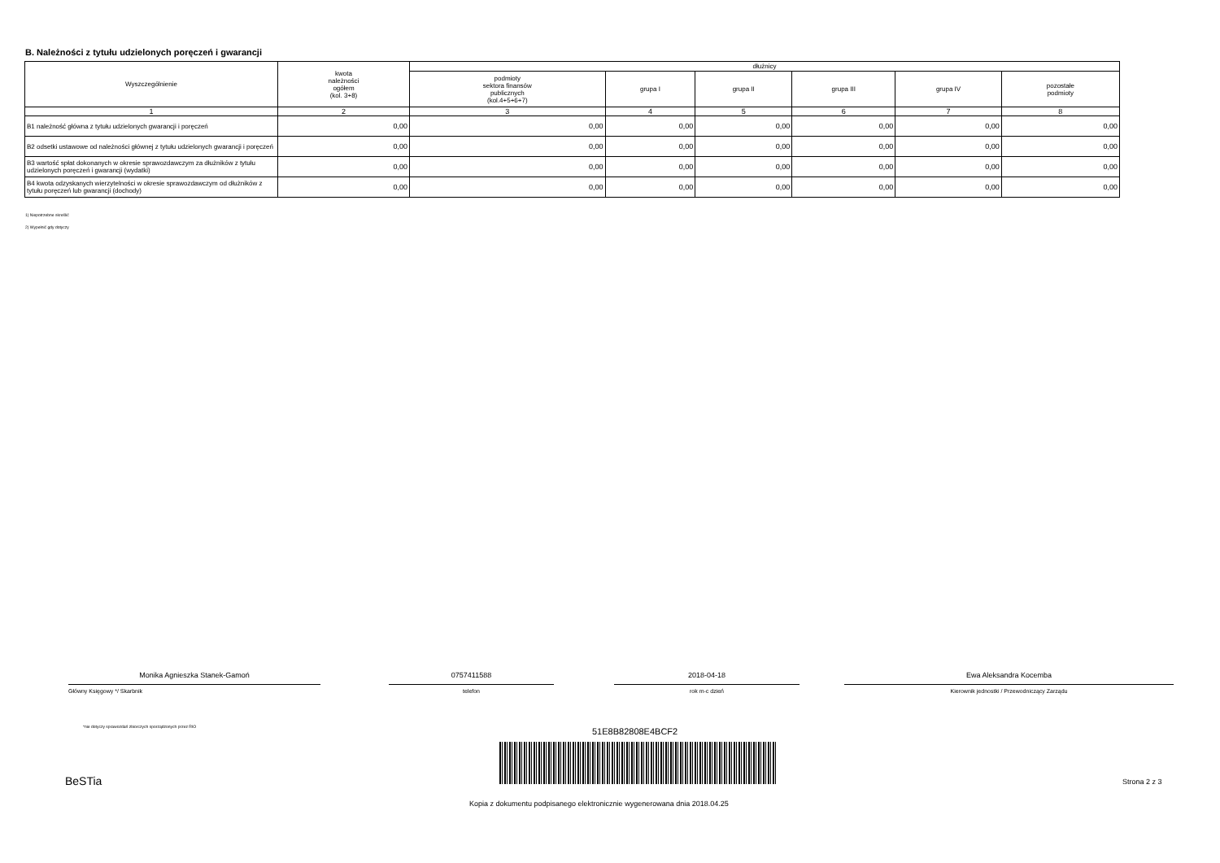B. Należności z tytułu udzielonych poręczeń i gwarancji
| Wyszczególnienie | kwota należności ogółem (kol. 3+8) | dłużnicy | | | | | |
| --- | --- | --- | --- | --- | --- | --- | --- |
| | | podmioty sektora finansów publicznych (kol.4+5+6+7) | grupa I | grupa II | grupa III | grupa IV | pozostałe podmioty |
| 1 | 2 | 3 | 4 | 5 | 6 | 7 | 8 |
| B1 należność główna z tytułu udzielonych gwarancji i poręczeń | 0,00 | 0,00 | 0,00 | 0,00 | 0,00 | 0,00 | 0,00 |
| B2 odsetki ustawowe od należności głównej z tytułu udzielonych gwarancji i poręczeń | 0,00 | 0,00 | 0,00 | 0,00 | 0,00 | 0,00 | 0,00 |
| B3 wartość spłat dokonanych w okresie sprawozdawczym za dłużników z tytułu udzielonych poręczeń i gwarancji (wydatki) | 0,00 | 0,00 | 0,00 | 0,00 | 0,00 | 0,00 | 0,00 |
| B4 kwota odzyskanych wierzytelności w okresie sprawozdawczym od dłużników z tytułu poręczeń lub gwarancji (dochody) | 0,00 | 0,00 | 0,00 | 0,00 | 0,00 | 0,00 | 0,00 |
1) Niepotrzebne skreślić
2) Wypełnić gdy dotyczy
Monika Agnieszka Stanek-Gamoń
Główny Księgowy */ Skarbnik
0757411588
telefon
2018-04-18
rok m-c dzień
Ewa Aleksandra Kocemba
Kierownik jednostki / Przewodniczący Zarządu
*nie dotyczy sprawozdań zbiorczych sporządzonych przez RIO
51E8B82808E4BCF2
BeSTia Strona 2 z 3
Kopia z dokumentu podpisanego elektronicznie wygenerowana dnia 2018.04.25